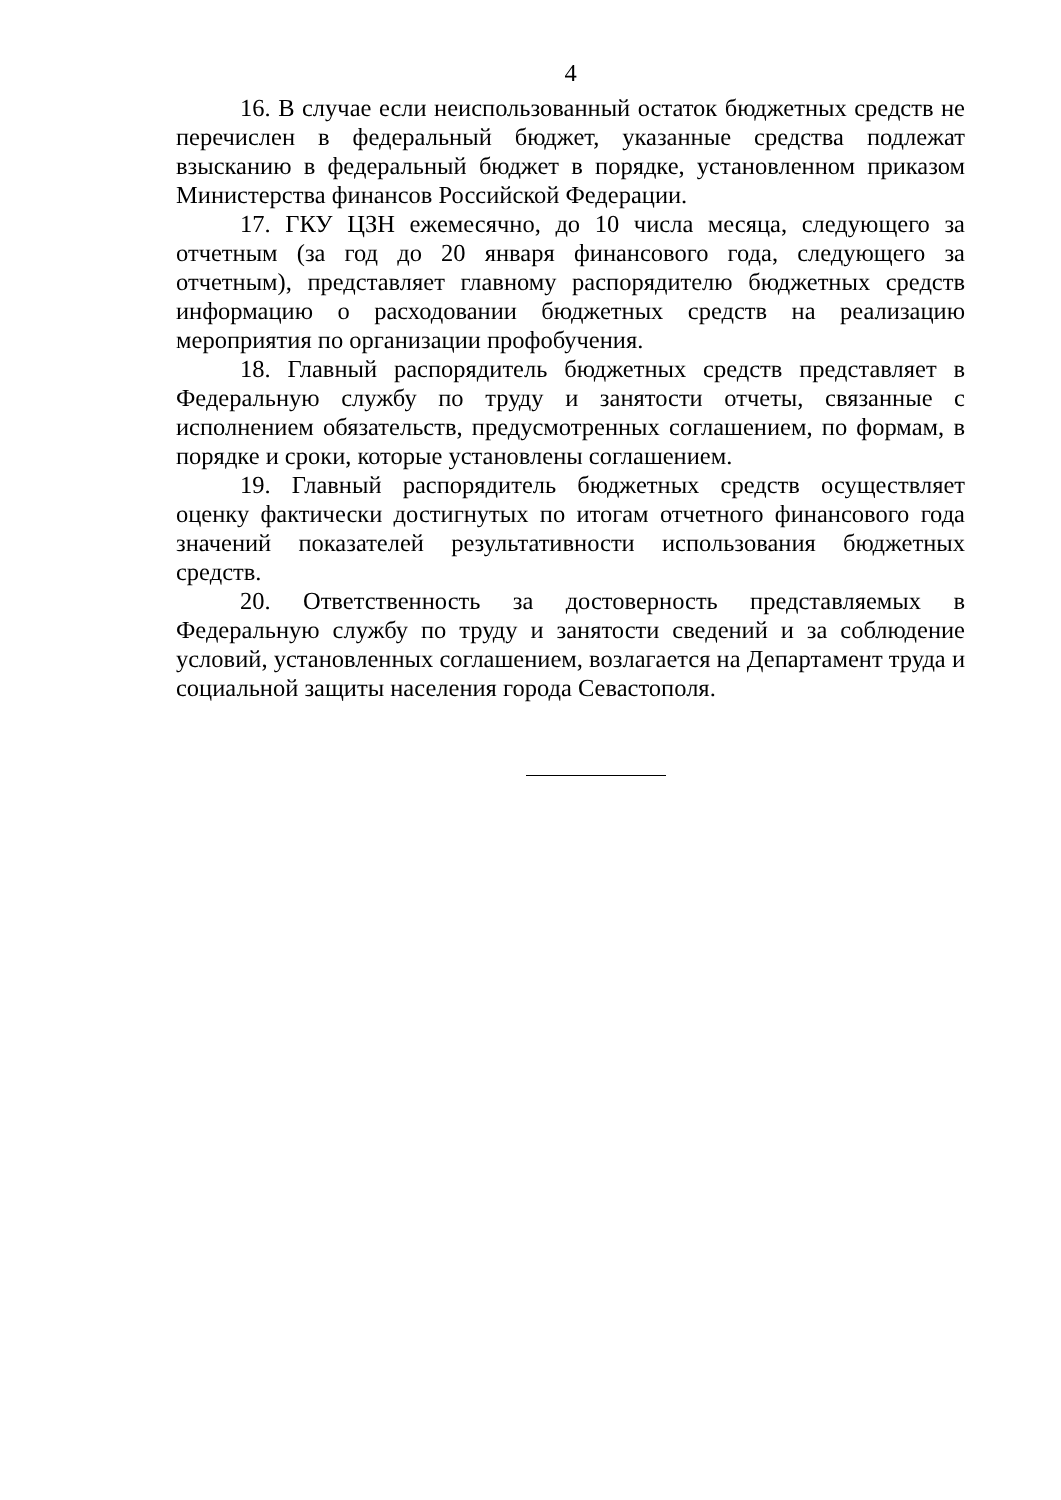4
16. В случае если неиспользованный остаток бюджетных средств не перечислен в федеральный бюджет, указанные средства подлежат взысканию в федеральный бюджет в порядке, установленном приказом Министерства финансов Российской Федерации.
17. ГКУ ЦЗН ежемесячно, до 10 числа месяца, следующего за отчетным (за год до 20 января финансового года, следующего за отчетным), представляет главному распорядителю бюджетных средств информацию о расходовании бюджетных средств на реализацию мероприятия по организации профобучения.
18. Главный распорядитель бюджетных средств представляет в Федеральную службу по труду и занятости отчеты, связанные с исполнением обязательств, предусмотренных соглашением, по формам, в порядке и сроки, которые установлены соглашением.
19. Главный распорядитель бюджетных средств осуществляет оценку фактически достигнутых по итогам отчетного финансового года значений показателей результативности использования бюджетных средств.
20. Ответственность за достоверность представляемых в Федеральную службу по труду и занятости сведений и за соблюдение условий, установленных соглашением, возлагается на Департамент труда и социальной защиты населения города Севастополя.